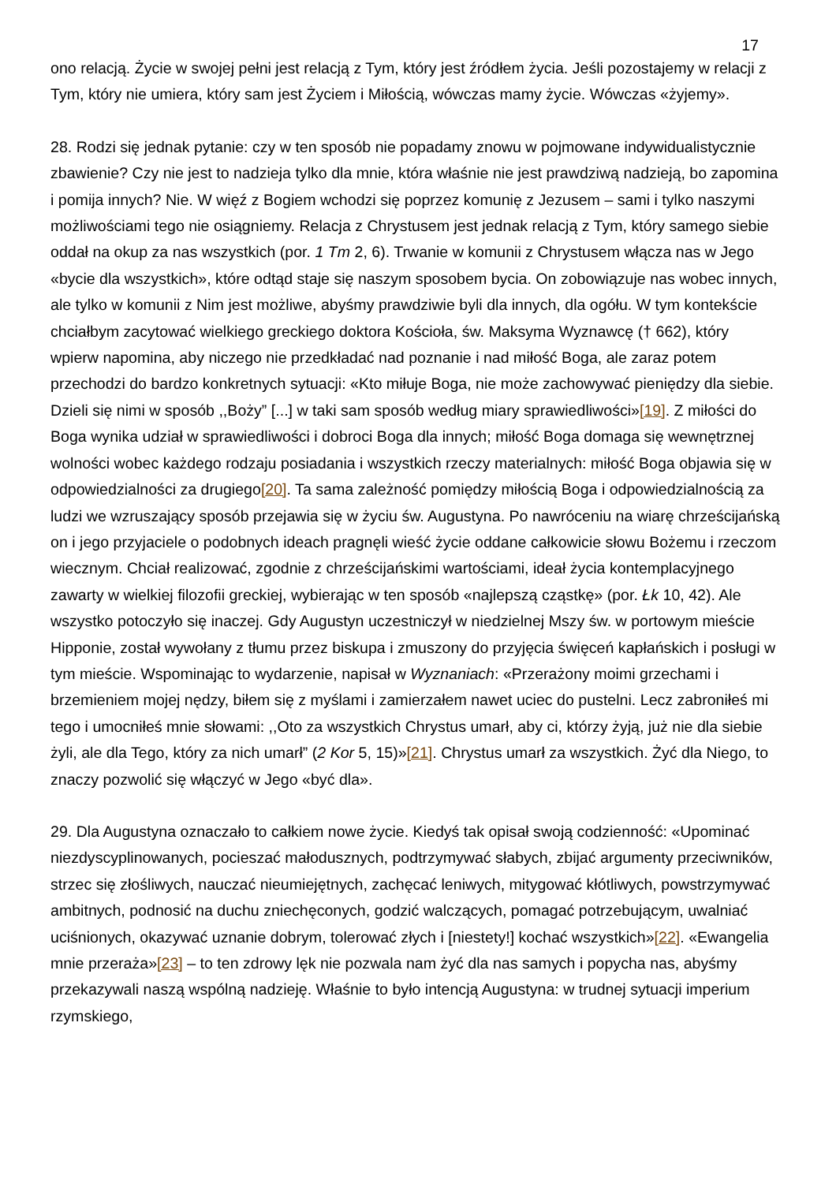17
ono relacją. Życie w swojej pełni jest relacją z Tym, który jest źródłem życia. Jeśli pozostajemy w relacji z Tym, który nie umiera, który sam jest Życiem i Miłością, wówczas mamy życie. Wówczas «żyjemy».
28. Rodzi się jednak pytanie: czy w ten sposób nie popadamy znowu w pojmowane indywidualistycznie zbawienie? Czy nie jest to nadzieja tylko dla mnie, która właśnie nie jest prawdziwą nadzieją, bo zapomina i pomija innych? Nie. W więź z Bogiem wchodzi się poprzez komunię z Jezusem – sami i tylko naszymi możliwościami tego nie osiągniemy. Relacja z Chrystusem jest jednak relacją z Tym, który samego siebie oddał na okup za nas wszystkich (por. 1 Tm 2, 6). Trwanie w komunii z Chrystusem włącza nas w Jego «bycie dla wszystkich», które odtąd staje się naszym sposobem bycia. On zobowiązuje nas wobec innych, ale tylko w komunii z Nim jest możliwe, abyśmy prawdziwie byli dla innych, dla ogółu. W tym kontekście chciałbym zacytować wielkiego greckiego doktora Kościoła, św. Maksyma Wyznawcę († 662), który wpierw napomina, aby niczego nie przedkładać nad poznanie i nad miłość Boga, ale zaraz potem przechodzi do bardzo konkretnych sytuacji: «Kto miłuje Boga, nie może zachowywać pieniędzy dla siebie. Dzieli się nimi w sposób ,,Boży” [...] w taki sam sposób według miary sprawiedliwości»[19]. Z miłości do Boga wynika udział w sprawiedliwości i dobroci Boga dla innych; miłość Boga domaga się wewnętrznej wolności wobec każdego rodzaju posiadania i wszystkich rzeczy materialnych: miłość Boga objawia się w odpowiedzialności za drugiego[20]. Ta sama zależność pomiędzy miłością Boga i odpowiedzialnością za ludzi we wzruszający sposób przejawia się w życiu św. Augustyna. Po nawróceniu na wiarę chrześcijańską on i jego przyjaciele o podobnych ideach pragnęli wieść życie oddane całkowicie słowu Bożemu i rzeczom wiecznym. Chciał realizować, zgodnie z chrześcijańskimi wartościami, ideał życia kontemplacyjnego zawarty w wielkiej filozofii greckiej, wybierając w ten sposób «najlepszą cząstkę» (por. Łk 10, 42). Ale wszystko potoczyło się inaczej. Gdy Augustyn uczestniczył w niedzielnej Mszy św. w portowym mieście Hipponie, został wywołany z tłumu przez biskupa i zmuszony do przyjęcia święceń kapłańskich i posługi w tym mieście. Wspominając to wydarzenie, napisał w Wyznaniach: «Przerażony moimi grzechami i brzemieniem mojej nędzy, biłem się z myślami i zamierzałem nawet uciec do pustelni. Lecz zabroniłeś mi tego i umocniłeś mnie słowami: ,,Oto za wszystkich Chrystus umarł, aby ci, którzy żyją, już nie dla siebie żyli, ale dla Tego, który za nich umarł” (2 Kor 5, 15)»[21]. Chrystus umarł za wszystkich. Żyć dla Niego, to znaczy pozwolić się włączyć w Jego «być dla».
29. Dla Augustyna oznaczało to całkiem nowe życie. Kiedyś tak opisał swoją codzienność: «Upominać niezdyscyplinowanych, pocieszać małodusznych, podtrzymywać słabych, zbijać argumenty przeciwników, strzec się złośliwych, nauczać nieumiejętnych, zachęcać leniwych, mitygować kłótliwych, powstrzymywać ambitnych, podnosić na duchu zniechęconych, godzić walczących, pomagać potrzebującym, uwalniać uciśnionych, okazywać uznanie dobrym, tolerować złych i [niestety!] kochać wszystkich»[22]. «Ewangelia mnie przeraża»[23] – to ten zdrowy lęk nie pozwala nam żyć dla nas samych i popycha nas, abyśmy przekazywali naszą wspólną nadzieję. Właśnie to było intencją Augustyna: w trudnej sytuacji imperium rzymskiego,